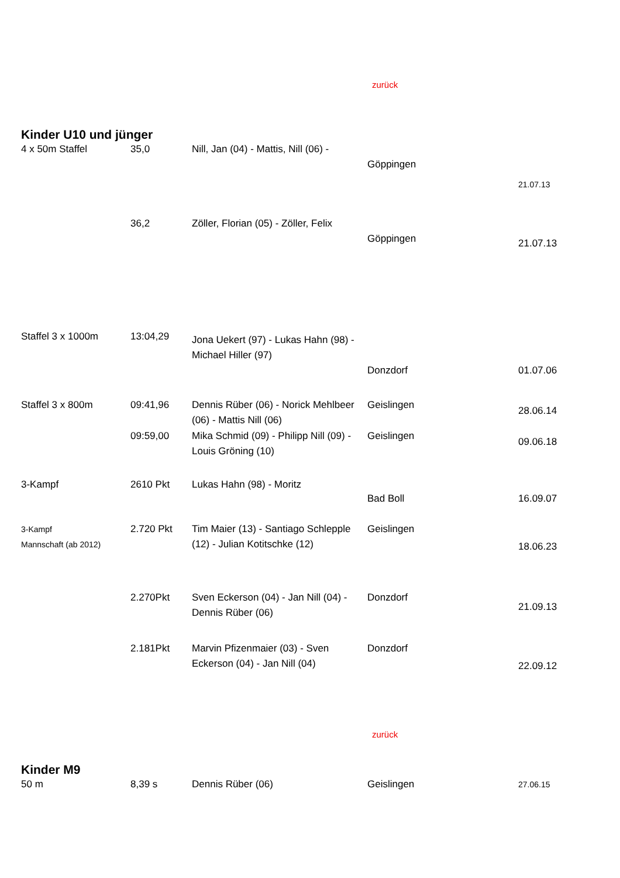zurück
Kinder U10 und jünger
| 4 x 50m Staffel | 35,0 | Nill, Jan (04) - Mattis, Nill (06) - | Göppingen | 21.07.13 |
| | 36,2 | Zöller, Florian (05) - Zöller, Felix | Göppingen | 21.07.13 |
| Staffel 3 x 1000m | 13:04,29 | Jona Uekert (97) - Lukas Hahn (98) - Michael Hiller (97) | Donzdorf | 01.07.06 |
| Staffel 3 x 800m | 09:41,96 | Dennis Rüber (06) - Norick Mehlbeer (06) - Mattis Nill (06) | Geislingen | 28.06.14 |
| | 09:59,00 | Mika Schmid (09) - Philipp Nill (09) - Louis Gröning (10) | Geislingen | 09.06.18 |
| 3-Kampf | 2610 Pkt | Lukas Hahn (98) - Moritz | Bad Boll | 16.09.07 |
| 3-Kampf Mannschaft (ab 2012) | 2.720 Pkt | Tim Maier (13) - Santiago Schlepple (12) - Julian Kotitschke (12) | Geislingen | 18.06.23 |
| | 2.270Pkt | Sven Eckerson (04) - Jan Nill (04) - Dennis Rüber (06) | Donzdorf | 21.09.13 |
| | 2.181Pkt | Marvin Pfizenmaier (03) - Sven Eckerson (04) - Jan Nill (04) | Donzdorf | 22.09.12 |
zurück
Kinder M9
| 50 m | 8,39 s | Dennis Rüber (06) | Geislingen | 27.06.15 |